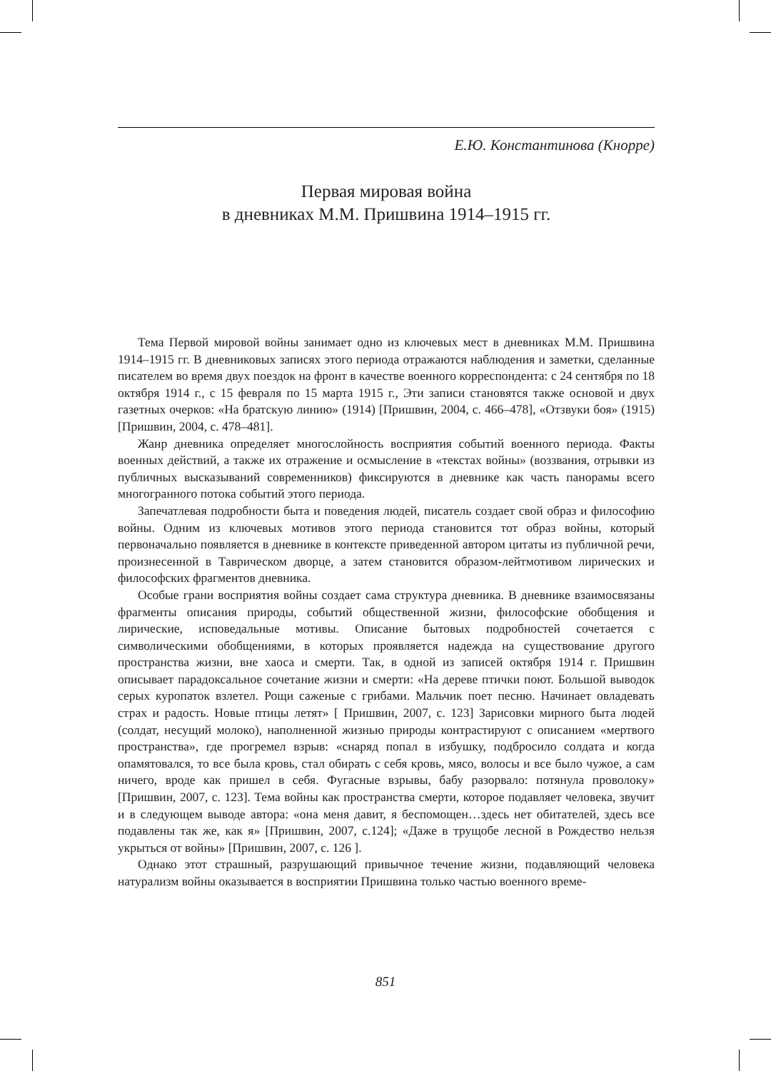Е.Ю. Константинова (Кнорре)
Первая мировая война
в дневниках М.М. Пришвина 1914–1915 гг.
Тема Первой мировой войны занимает одно из ключевых мест в дневниках М.М. Пришвина 1914–1915 гг. В дневниковых записях этого периода отражаются наблюдения и заметки, сделанные писателем во время двух поездок на фронт в качестве военного корреспондента: с 24 сентября по 18 октября 1914 г., с 15 февраля по 15 марта 1915 г., Эти записи становятся также основой и двух газетных очерков: «На братскую линию» (1914) [Пришвин, 2004, с. 466–478], «Отзвуки боя» (1915) [Пришвин, 2004, с. 478–481].
Жанр дневника определяет многослойность восприятия событий военного периода. Факты военных действий, а также их отражение и осмысление в «текстах войны» (воззвания, отрывки из публичных высказываний современников) фиксируются в дневнике как часть панорамы всего многогранного потока событий этого периода.
Запечатлевая подробности быта и поведения людей, писатель создает свой образ и философию войны. Одним из ключевых мотивов этого периода становится тот образ войны, который первоначально появляется в дневнике в контексте приведенной автором цитаты из публичной речи, произнесенной в Таврическом дворце, а затем становится образом-лейтмотивом лирических и философских фрагментов дневника.
Особые грани восприятия войны создает сама структура дневника. В дневнике взаимосвязаны фрагменты описания природы, событий общественной жизни, философские обобщения и лирические, исповедальные мотивы. Описание бытовых подробностей сочетается с символическими обобщениями, в которых проявляется надежда на существование другого пространства жизни, вне хаоса и смерти. Так, в одной из записей октября 1914 г. Пришвин описывает парадоксальное сочетание жизни и смерти: «На дереве птички поют. Большой выводок серых куропаток взлетел. Рощи саженые с грибами. Мальчик поет песню. Начинает овладевать страх и радость. Новые птицы летят» [ Пришвин, 2007, с. 123] Зарисовки мирного быта людей (солдат, несущий молоко), наполненной жизнью природы контрастируют с описанием «мертвого пространства», где прогремел взрыв: «снаряд попал в избушку, подбросило солдата и когда опамятовался, то все была кровь, стал обирать с себя кровь, мясо, волосы и все было чужое, а сам ничего, вроде как пришел в себя. Фугасные взрывы, бабу разорвало: потянула проволоку» [Пришвин, 2007, с. 123]. Тема войны как пространства смерти, которое подавляет человека, звучит и в следующем выводе автора: «она меня давит, я беспомощен…здесь нет обитателей, здесь все подавлены так же, как я» [Пришвин, 2007, с.124]; «Даже в трущобе лесной в Рождество нельзя укрыться от войны» [Пришвин, 2007, с. 126 ].
Однако этот страшный, разрушающий привычное течение жизни, подавляющий человека натурализм войны оказывается в восприятии Пришвина только частью военного време-
851